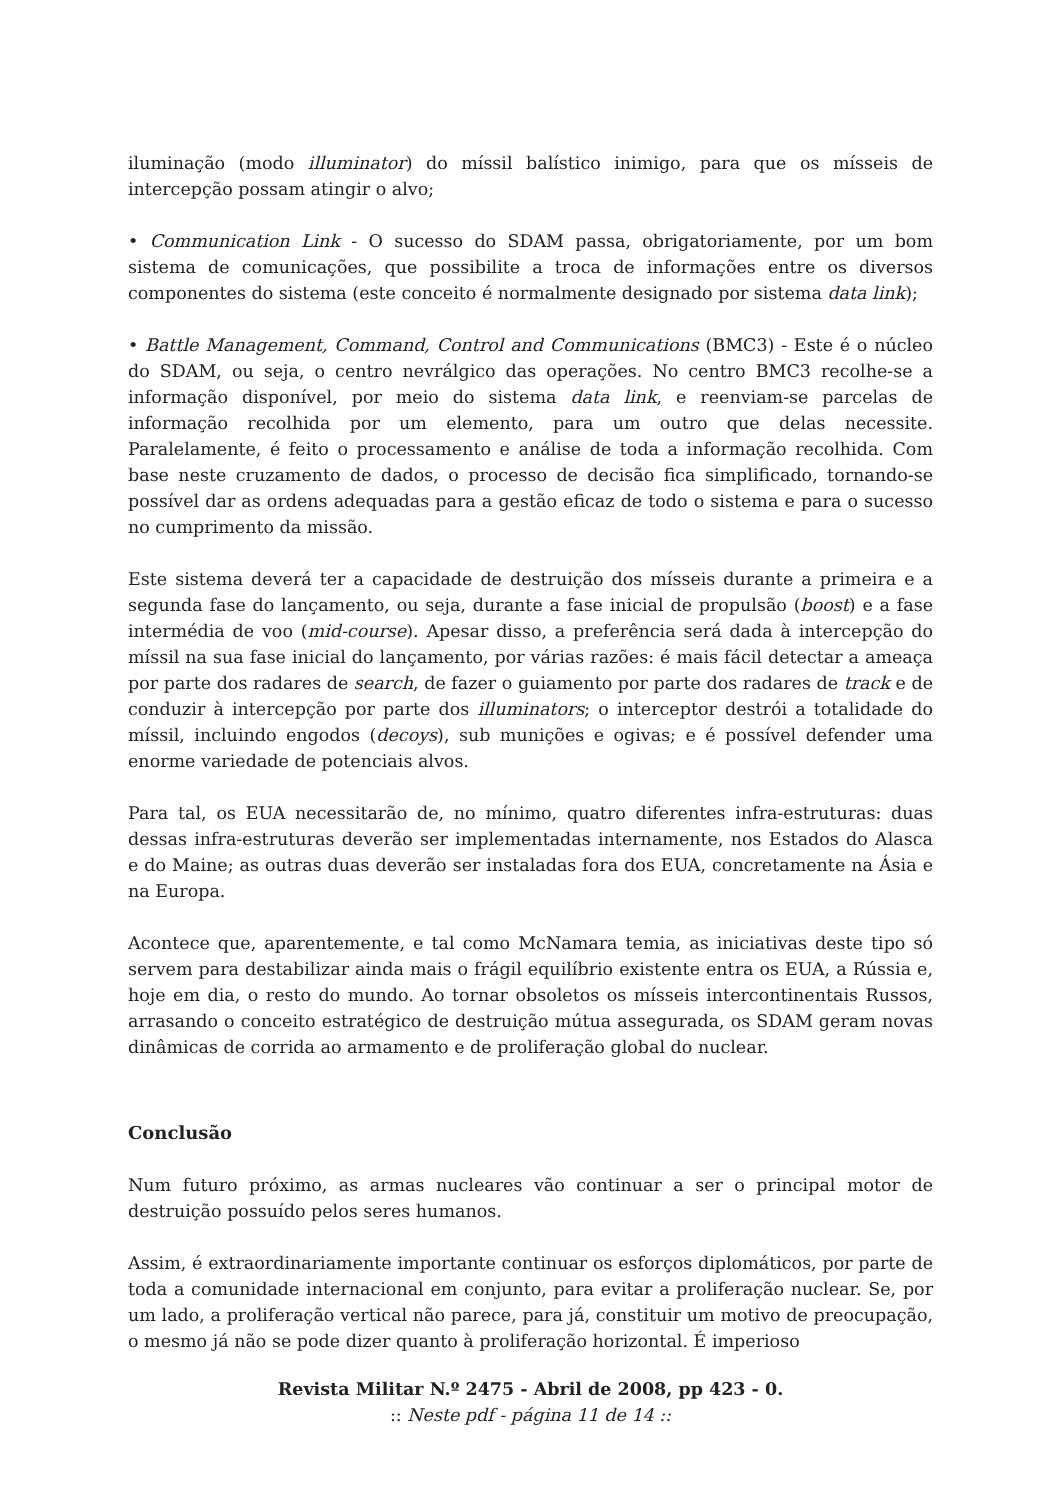iluminação (modo illuminator) do míssil balístico inimigo, para que os mísseis de intercepção possam atingir o alvo;
• Communication Link - O sucesso do SDAM passa, obrigatoriamente, por um bom sistema de comunicações, que possibilite a troca de informações entre os diversos componentes do sistema (este conceito é normalmente designado por sistema data link);
• Battle Management, Command, Control and Communications (BMC3) - Este é o núcleo do SDAM, ou seja, o centro nevrálgico das operações. No centro BMC3 recolhe-se a informação disponível, por meio do sistema data link, e reenviam-se parcelas de informação recolhida por um elemento, para um outro que delas necessite. Paralelamente, é feito o processamento e análise de toda a informação recolhida. Com base neste cruzamento de dados, o processo de decisão fica simplificado, tornando-se possível dar as ordens adequadas para a gestão eficaz de todo o sistema e para o sucesso no cumprimento da missão.
Este sistema deverá ter a capacidade de destruição dos mísseis durante a primeira e a segunda fase do lançamento, ou seja, durante a fase inicial de propulsão (boost) e a fase intermédia de voo (mid-course). Apesar disso, a preferência será dada à intercepção do míssil na sua fase inicial do lançamento, por várias razões: é mais fácil detectar a ameaça por parte dos radares de search, de fazer o guiamento por parte dos radares de track e de conduzir à intercepção por parte dos illuminators; o interceptor destrói a totalidade do míssil, incluindo engodos (decoys), sub munições e ogivas; e é possível defender uma enorme variedade de potenciais alvos.
Para tal, os EUA necessitarão de, no mínimo, quatro diferentes infra-estruturas: duas dessas infra-estruturas deverão ser implementadas internamente, nos Estados do Alasca e do Maine; as outras duas deverão ser instaladas fora dos EUA, concretamente na Ásia e na Europa.
Acontece que, aparentemente, e tal como McNamara temia, as iniciativas deste tipo só servem para destabilizar ainda mais o frágil equilíbrio existente entra os EUA, a Rússia e, hoje em dia, o resto do mundo. Ao tornar obsoletos os mísseis intercontinentais Russos, arrasando o conceito estratégico de destruição mútua assegurada, os SDAM geram novas dinâmicas de corrida ao armamento e de proliferação global do nuclear.
Conclusão
Num futuro próximo, as armas nucleares vão continuar a ser o principal motor de destruição possuído pelos seres humanos.
Assim, é extraordinariamente importante continuar os esforços diplomáticos, por parte de toda a comunidade internacional em conjunto, para evitar a proliferação nuclear. Se, por um lado, a proliferação vertical não parece, para já, constituir um motivo de preocupação, o mesmo já não se pode dizer quanto à proliferação horizontal. É imperioso
Revista Militar N.º 2475 - Abril de 2008, pp 423 - 0.
:: Neste pdf - página 11 de 14 ::